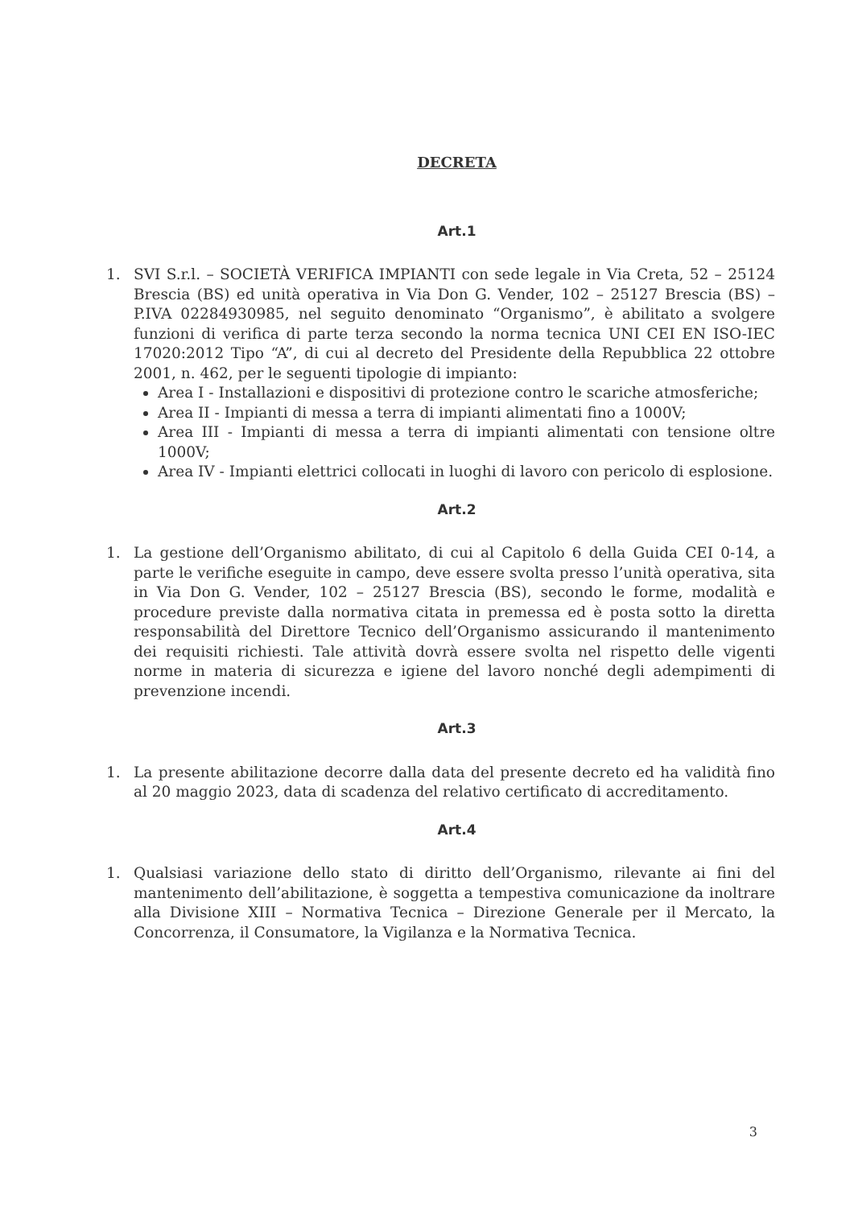DECRETA
Art.1
1. SVI S.r.l. – SOCIETÀ VERIFICA IMPIANTI con sede legale in Via Creta, 52 – 25124 Brescia (BS) ed unità operativa in Via Don G. Vender, 102 – 25127 Brescia (BS) – P.IVA 02284930985, nel seguito denominato “Organismo”, è abilitato a svolgere funzioni di verifica di parte terza secondo la norma tecnica UNI CEI EN ISO-IEC 17020:2012 Tipo “A”, di cui al decreto del Presidente della Repubblica 22 ottobre 2001, n. 462, per le seguenti tipologie di impianto:
Area I - Installazioni e dispositivi di protezione contro le scariche atmosferiche;
Area II - Impianti di messa a terra di impianti alimentati fino a 1000V;
Area III - Impianti di messa a terra di impianti alimentati con tensione oltre 1000V;
Area IV - Impianti elettrici collocati in luoghi di lavoro con pericolo di esplosione.
Art.2
1. La gestione dell’Organismo abilitato, di cui al Capitolo 6 della Guida CEI 0-14, a parte le verifiche eseguite in campo, deve essere svolta presso l’unità operativa, sita in Via Don G. Vender, 102 – 25127 Brescia (BS), secondo le forme, modalità e procedure previste dalla normativa citata in premessa ed è posta sotto la diretta responsabilità del Direttore Tecnico dell’Organismo assicurando il mantenimento dei requisiti richiesti. Tale attività dovrà essere svolta nel rispetto delle vigenti norme in materia di sicurezza e igiene del lavoro nonché degli adempimenti di prevenzione incendi.
Art.3
1. La presente abilitazione decorre dalla data del presente decreto ed ha validità fino al 20 maggio 2023, data di scadenza del relativo certificato di accreditamento.
Art.4
1. Qualsiasi variazione dello stato di diritto dell’Organismo, rilevante ai fini del mantenimento dell’abilitazione, è soggetta a tempestiva comunicazione da inoltrare alla Divisione XIII – Normativa Tecnica – Direzione Generale per il Mercato, la Concorrenza, il Consumatore, la Vigilanza e la Normativa Tecnica.
3